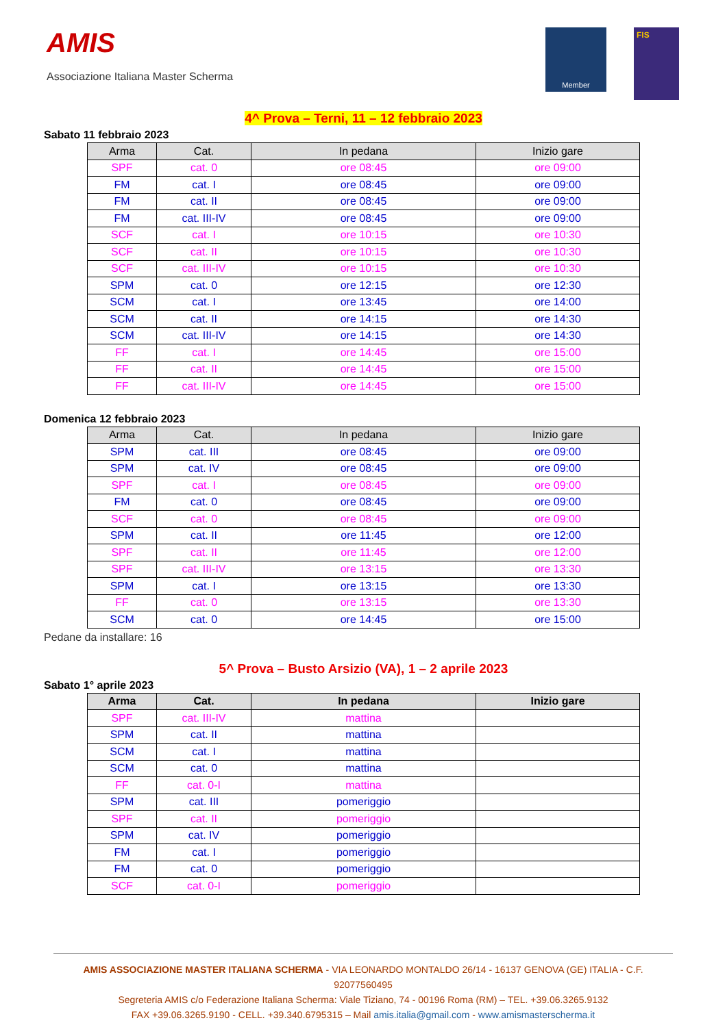AMIS
Associazione Italiana Master Scherma
Member
FIS
4^ Prova – Terni, 11 – 12 febbraio 2023
Sabato 11 febbraio 2023
| Arma | Cat. | In pedana | Inizio gare |
| --- | --- | --- | --- |
| SPF | cat. 0 | ore 08:45 | ore 09:00 |
| FM | cat. I | ore 08:45 | ore 09:00 |
| FM | cat. II | ore 08:45 | ore 09:00 |
| FM | cat. III-IV | ore 08:45 | ore 09:00 |
| SCF | cat. I | ore 10:15 | ore 10:30 |
| SCF | cat. II | ore 10:15 | ore 10:30 |
| SCF | cat. III-IV | ore 10:15 | ore 10:30 |
| SPM | cat. 0 | ore 12:15 | ore 12:30 |
| SCM | cat. I | ore 13:45 | ore 14:00 |
| SCM | cat. II | ore 14:15 | ore 14:30 |
| SCM | cat. III-IV | ore 14:15 | ore 14:30 |
| FF | cat. I | ore 14:45 | ore 15:00 |
| FF | cat. II | ore 14:45 | ore 15:00 |
| FF | cat. III-IV | ore 14:45 | ore 15:00 |
Domenica 12 febbraio 2023
| Arma | Cat. | In pedana | Inizio gare |
| --- | --- | --- | --- |
| SPM | cat. III | ore 08:45 | ore 09:00 |
| SPM | cat. IV | ore 08:45 | ore 09:00 |
| SPF | cat. I | ore 08:45 | ore 09:00 |
| FM | cat. 0 | ore 08:45 | ore 09:00 |
| SCF | cat. 0 | ore 08:45 | ore 09:00 |
| SPM | cat. II | ore 11:45 | ore 12:00 |
| SPF | cat. II | ore 11:45 | ore 12:00 |
| SPF | cat. III-IV | ore 13:15 | ore 13:30 |
| SPM | cat. I | ore 13:15 | ore 13:30 |
| FF | cat. 0 | ore 13:15 | ore 13:30 |
| SCM | cat. 0 | ore 14:45 | ore 15:00 |
Pedane da installare: 16
5^ Prova – Busto Arsizio (VA), 1 – 2 aprile 2023
Sabato 1° aprile 2023
| Arma | Cat. | In pedana | Inizio gare |
| --- | --- | --- | --- |
| SPF | cat. III-IV | mattina | |
| SPM | cat. II | mattina | |
| SCM | cat. I | mattina | |
| SCM | cat. 0 | mattina | |
| FF | cat. 0-I | mattina | |
| SPM | cat. III | pomeriggio | |
| SPF | cat. II | pomeriggio | |
| SPM | cat. IV | pomeriggio | |
| FM | cat. I | pomeriggio | |
| FM | cat. 0 | pomeriggio | |
| SCF | cat. 0-I | pomeriggio | |
AMIS ASSOCIAZIONE MASTER ITALIANA SCHERMA - VIA LEONARDO MONTALDO 26/14 - 16137 GENOVA (GE) ITALIA - C.F. 92077560495
Segreteria AMIS c/o Federazione Italiana Scherma: Viale Tiziano, 74 - 00196 Roma (RM) – TEL. +39.06.3265.9132
FAX +39.06.3265.9190 - CELL. +39.340.6795315 – Mail amis.italia@gmail.com - www.amismasterscherma.it